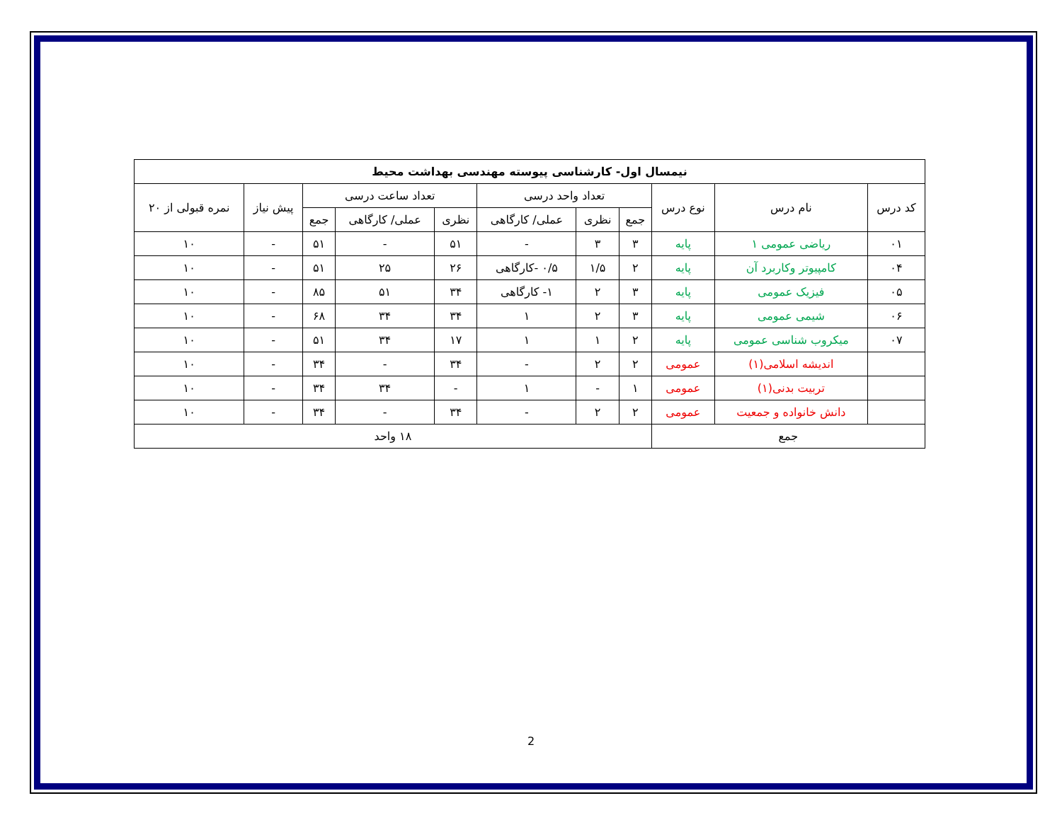| نیمسال اول- کارشناسی پیوسته مهندسی بهداشت محیط | | | | | | | | | | |
| --- | --- | --- | --- | --- | --- | --- | --- | --- | --- | --- |
| کد درس | نام درس | نوع درس | تعداد واحد درسی | | | تعداد ساعت درسی | | | پیش نیاز | نمره قبولی از ۲۰ |
| | | | جمع | نظری | عملی/ کارگاهی | نظری | عملی/ کارگاهی | جمع | | |
| ۰۱ | ریاضی عمومی ۱ | پایه | ۳ | ۳ | - | ۵۱ | - | ۵۱ | - | ۱۰ |
| ۰۴ | کامپیوتر وکاربرد آن | پایه | ۲ | ۱/۵ | ۰/۵ -کارگاهی | ۲۶ | ۲۵ | ۵۱ | - | ۱۰ |
| ۰۵ | فیزیک عمومی | پایه | ۳ | ۲ | ۱- کارگاهی | ۳۴ | ۵۱ | ۸۵ | - | ۱۰ |
| ۰۶ | شیمی عمومی | پایه | ۳ | ۲ | ۱ | ۳۴ | ۳۴ | ۶۸ | - | ۱۰ |
| ۰۷ | میکروب شناسی عمومی | پایه | ۲ | ۱ | ۱ | ۱۷ | ۳۴ | ۵۱ | - | ۱۰ |
| | اندیشه اسلامی(۱) | عمومی | ۲ | ۲ | - | ۳۴ | - | ۳۴ | - | ۱۰ |
| | تربیت بدنی(۱) | عمومی | ۱ | - | ۱ | - | ۳۴ | ۳۴ | - | ۱۰ |
| | دانش خانواده و جمعیت | عمومی | ۲ | ۲ | - | ۳۴ | - | ۳۴ | - | ۱۰ |
| جمع | | | ۱۸ واحد | | | | | | | |
2